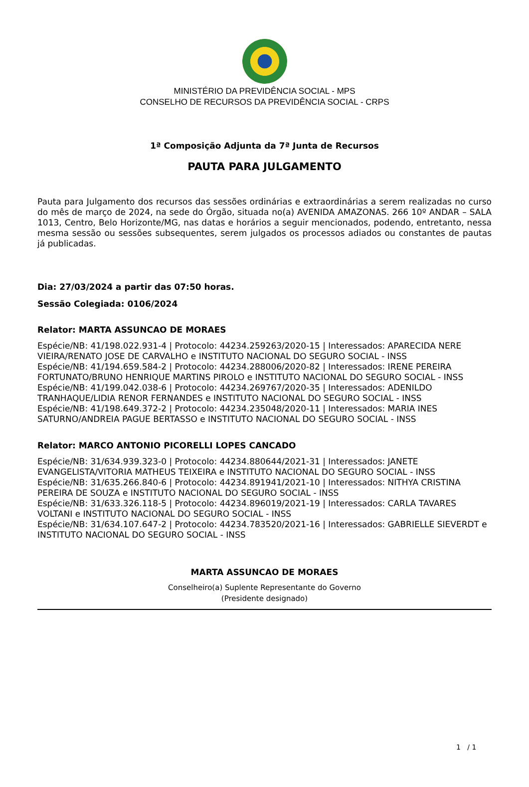MINISTÉRIO DA PREVIDÊNCIA SOCIAL - MPS
CONSELHO DE RECURSOS DA PREVIDÊNCIA SOCIAL - CRPS
1ª Composição Adjunta da 7ª Junta de Recursos
PAUTA PARA JULGAMENTO
Pauta para Julgamento dos recursos das sessões ordinárias e extraordinárias a serem realizadas no curso do mês de março de 2024, na sede do Órgão, situada no(a) AVENIDA AMAZONAS. 266 10º ANDAR – SALA 1013, Centro, Belo Horizonte/MG, nas datas e horários a seguir mencionados, podendo, entretanto, nessa mesma sessão ou sessões subsequentes, serem julgados os processos adiados ou constantes de pautas já publicadas.
Dia: 27/03/2024 a partir das 07:50 horas.
Sessão Colegiada: 0106/2024
Relator: MARTA ASSUNCAO DE MORAES
Espécie/NB: 41/198.022.931-4 | Protocolo: 44234.259263/2020-15 | Interessados: APARECIDA NERE VIEIRA/RENATO JOSE DE CARVALHO e INSTITUTO NACIONAL DO SEGURO SOCIAL - INSS
Espécie/NB: 41/194.659.584-2 | Protocolo: 44234.288006/2020-82 | Interessados: IRENE PEREIRA FORTUNATO/BRUNO HENRIQUE MARTINS PIROLO e INSTITUTO NACIONAL DO SEGURO SOCIAL - INSS
Espécie/NB: 41/199.042.038-6 | Protocolo: 44234.269767/2020-35 | Interessados: ADENILDO TRANHAQUE/LIDIA RENOR FERNANDES e INSTITUTO NACIONAL DO SEGURO SOCIAL - INSS
Espécie/NB: 41/198.649.372-2 | Protocolo: 44234.235048/2020-11 | Interessados: MARIA INES SATURNO/ANDREIA PAGUE BERTASSO e INSTITUTO NACIONAL DO SEGURO SOCIAL - INSS
Relator: MARCO ANTONIO PICORELLI LOPES CANCADO
Espécie/NB: 31/634.939.323-0 | Protocolo: 44234.880644/2021-31 | Interessados: JANETE EVANGELISTA/VITORIA MATHEUS TEIXEIRA e INSTITUTO NACIONAL DO SEGURO SOCIAL - INSS
Espécie/NB: 31/635.266.840-6 | Protocolo: 44234.891941/2021-10 | Interessados: NITHYA CRISTINA PEREIRA DE SOUZA e INSTITUTO NACIONAL DO SEGURO SOCIAL - INSS
Espécie/NB: 31/633.326.118-5 | Protocolo: 44234.896019/2021-19 | Interessados: CARLA TAVARES VOLTANI e INSTITUTO NACIONAL DO SEGURO SOCIAL - INSS
Espécie/NB: 31/634.107.647-2 | Protocolo: 44234.783520/2021-16 | Interessados: GABRIELLE SIEVERDT e INSTITUTO NACIONAL DO SEGURO SOCIAL - INSS
MARTA ASSUNCAO DE MORAES
Conselheiro(a) Suplente Representante do Governo
(Presidente designado)
1 / 1